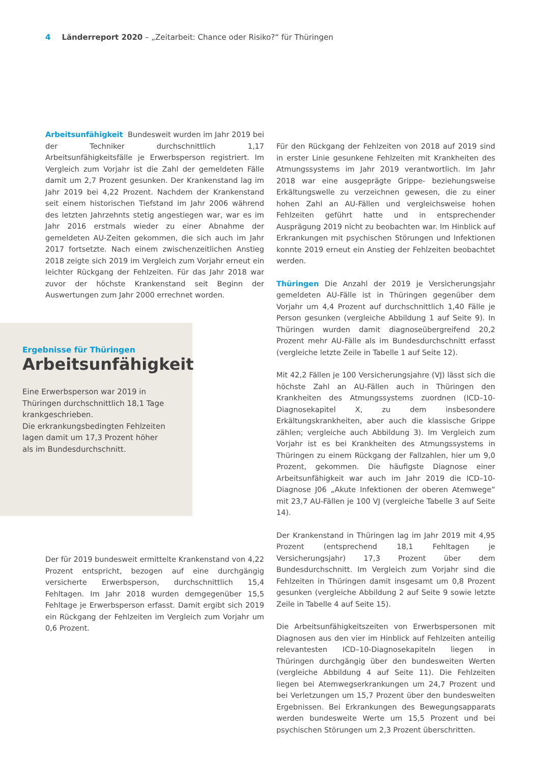4 Länderreport 2020 – „Zeitarbeit: Chance oder Risiko?“ für Thüringen
Arbeitsunfähigkeit Bundesweit wurden im Jahr 2019 bei der Techniker durchschnittlich 1,17 Arbeitsunfähigkeitsfälle je Erwerbsperson registriert. Im Vergleich zum Vorjahr ist die Zahl der gemeldeten Fälle damit um 2,7 Prozent gesunken. Der Krankenstand lag im Jahr 2019 bei 4,22 Prozent. Nachdem der Krankenstand seit einem historischen Tiefstand im Jahr 2006 während des letzten Jahrzehnts stetig angestiegen war, war es im Jahr 2016 erstmals wieder zu einer Abnahme der gemeldeten AU-Zeiten gekommen, die sich auch im Jahr 2017 fortsetzte. Nach einem zwischenzeitlichen Anstieg 2018 zeigte sich 2019 im Vergleich zum Vorjahr erneut ein leichter Rückgang der Fehlzeiten. Für das Jahr 2018 war zuvor der höchste Krankenstand seit Beginn der Auswertungen zum Jahr 2000 errechnet worden.
Ergebnisse für Thüringen
Arbeitsunfähigkeit
Eine Erwerbsperson war 2019 in Thüringen durchschnittlich 18,1 Tage krankgeschrieben.
Die erkrankungsbedingten Fehlzeiten lagen damit um 17,3 Prozent höher als im Bundesdurchschnitt.
Der für 2019 bundesweit ermittelte Krankenstand von 4,22 Prozent entspricht, bezogen auf eine durchgängig versicherte Erwerbsperson, durchschnittlich 15,4 Fehltagen. Im Jahr 2018 wurden demgegenüber 15,5 Fehltage je Erwerbsperson erfasst. Damit ergibt sich 2019 ein Rückgang der Fehlzeiten im Vergleich zum Vorjahr um 0,6 Prozent.
Für den Rückgang der Fehlzeiten von 2018 auf 2019 sind in erster Linie gesunkene Fehlzeiten mit Krankheiten des Atmungssystems im Jahr 2019 verantwortlich. Im Jahr 2018 war eine ausgeprägte Grippe- beziehungsweise Erkältungswelle zu verzeichnen gewesen, die zu einer hohen Zahl an AU-Fällen und vergleichsweise hohen Fehlzeiten geführt hatte und in entsprechender Ausprägung 2019 nicht zu beobachten war. Im Hinblick auf Erkrankungen mit psychischen Störungen und Infektionen konnte 2019 erneut ein Anstieg der Fehlzeiten beobachtet werden.
Thüringen Die Anzahl der 2019 je Versicherungsjahr gemeldeten AU-Fälle ist in Thüringen gegenüber dem Vorjahr um 4,4 Prozent auf durchschnittlich 1,40 Fälle je Person gesunken (vergleiche Abbildung 1 auf Seite 9). In Thüringen wurden damit diagnoseübergreifend 20,2 Prozent mehr AU-Fälle als im Bundesdurchschnitt erfasst (vergleiche letzte Zeile in Tabelle 1 auf Seite 12).
Mit 42,2 Fällen je 100 Versicherungsjahre (VJ) lässt sich die höchste Zahl an AU-Fällen auch in Thüringen den Krankheiten des Atmungssystems zuordnen (ICD–10-Diagnosekapitel X, zu dem insbesondere Erkältungskrankheiten, aber auch die klassische Grippe zählen; vergleiche auch Abbildung 3). Im Vergleich zum Vorjahr ist es bei Krankheiten des Atmungssystems in Thüringen zu einem Rückgang der Fallzahlen, hier um 9,0 Prozent, gekommen. Die häufigste Diagnose einer Arbeitsunfähigkeit war auch im Jahr 2019 die ICD–10-Diagnose J06 „Akute Infektionen der oberen Atemwege“ mit 23,7 AU-Fällen je 100 VJ (vergleiche Tabelle 3 auf Seite 14).
Der Krankenstand in Thüringen lag im Jahr 2019 mit 4,95 Prozent (entsprechend 18,1 Fehltagen je Versicherungsjahr) 17,3 Prozent über dem Bundesdurchschnitt. Im Vergleich zum Vorjahr sind die Fehlzeiten in Thüringen damit insgesamt um 0,8 Prozent gesunken (vergleiche Abbildung 2 auf Seite 9 sowie letzte Zeile in Tabelle 4 auf Seite 15).
Die Arbeitsunfähigkeitszeiten von Erwerbspersonen mit Diagnosen aus den vier im Hinblick auf Fehlzeiten anteilig relevantesten ICD–10-Diagnosekapiteln liegen in Thüringen durchgängig über den bundesweiten Werten (vergleiche Abbildung 4 auf Seite 11). Die Fehlzeiten liegen bei Atemwegserkrankungen um 24,7 Prozent und bei Verletzungen um 15,7 Prozent über den bundesweiten Ergebnissen. Bei Erkrankungen des Bewegungsapparats werden bundesweite Werte um 15,5 Prozent und bei psychischen Störungen um 2,3 Prozent überschritten.